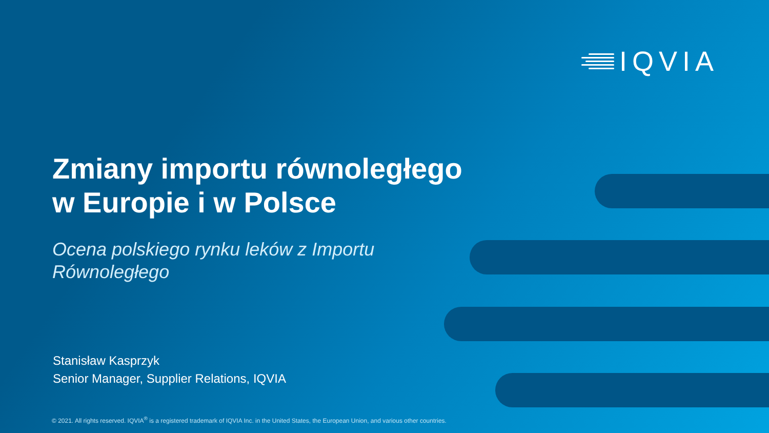IQVIA
Zmiany importu równoległego
w Europie i w Polsce
Ocena polskiego rynku leków z Importu
Równoległego
Stanisław Kasprzyk
Senior Manager, Supplier Relations, IQVIA
© 2021. All rights reserved. IQVIA<sup>®</sup> is a registered trademark of IQVIA Inc. in the United States, the European Union, and various other countries.